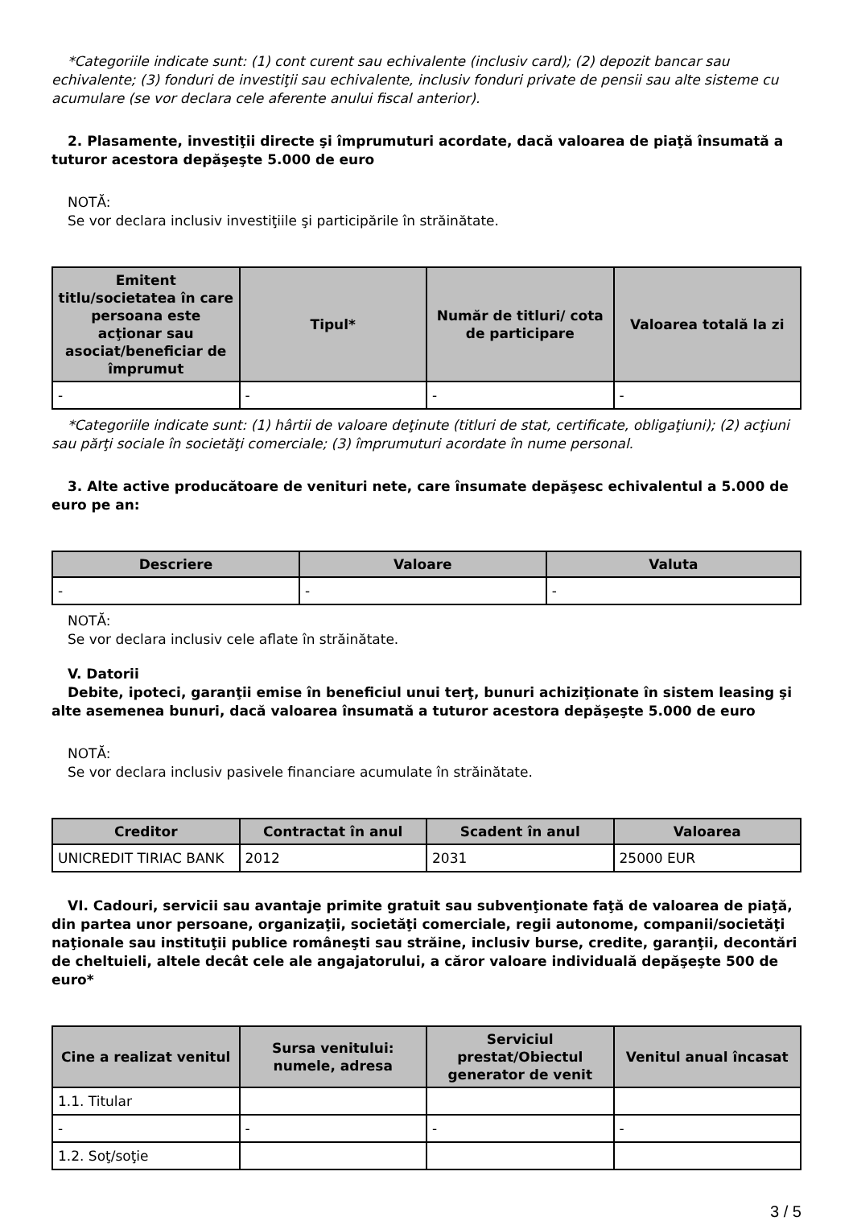*Categoriile indicate sunt: (1) cont curent sau echivalente (inclusiv card); (2) depozit bancar sau echivalente; (3) fonduri de investiţii sau echivalente, inclusiv fonduri private de pensii sau alte sisteme cu acumulare (se vor declara cele aferente anului fiscal anterior).
2. Plasamente, investiţii directe şi împrumuturi acordate, dacă valoarea de piaţă însumată a tuturor acestora depăşeşte 5.000 de euro
NOTĂ:
Se vor declara inclusiv investiţiile şi participările în străinătate.
| Emitent titlu/societatea în care persoana este acţionar sau asociat/beneficiar de împrumut | Tipul* | Număr de titluri/ cota de participare | Valoarea totală la zi |
| --- | --- | --- | --- |
| - | - | - | - |
*Categoriile indicate sunt: (1) hârtii de valoare deţinute (titluri de stat, certificate, obligaţiuni); (2) acţiuni sau părţi sociale în societăţi comerciale; (3) împrumuturi acordate în nume personal.
3. Alte active producătoare de venituri nete, care însumate depăşesc echivalentul a 5.000 de euro pe an:
| Descriere | Valoare | Valuta |
| --- | --- | --- |
| - | - | - |
NOTĂ:
Se vor declara inclusiv cele aflate în străinătate.
V. Datorii
Debite, ipoteci, garanţii emise în beneficiul unui terţ, bunuri achiziţionate în sistem leasing şi alte asemenea bunuri, dacă valoarea însumată a tuturor acestora depăşeşte 5.000 de euro
NOTĂ:
Se vor declara inclusiv pasivele financiare acumulate în străinătate.
| Creditor | Contractat în anul | Scadent în anul | Valoarea |
| --- | --- | --- | --- |
| UNICREDIT TIRIAC BANK | 2012 | 2031 | 25000 EUR |
VI. Cadouri, servicii sau avantaje primite gratuit sau subvenţionate faţă de valoarea de piaţă, din partea unor persoane, organizaţii, societăţi comerciale, regii autonome, companii/societăţi naţionale sau instituţii publice româneşti sau străine, inclusiv burse, credite, garanţii, decontări de cheltuieli, altele decât cele ale angajatorului, a căror valoare individuală depăşeşte 500 de euro*
| Cine a realizat venitul | Sursa venitului: numele, adresa | Serviciul prestat/Obiectul generator de venit | Venitul anual încasat |
| --- | --- | --- | --- |
| 1.1. Titular | | | |
| - | - | - | - |
| 1.2. Soţ/soţie | | | |
3 / 5